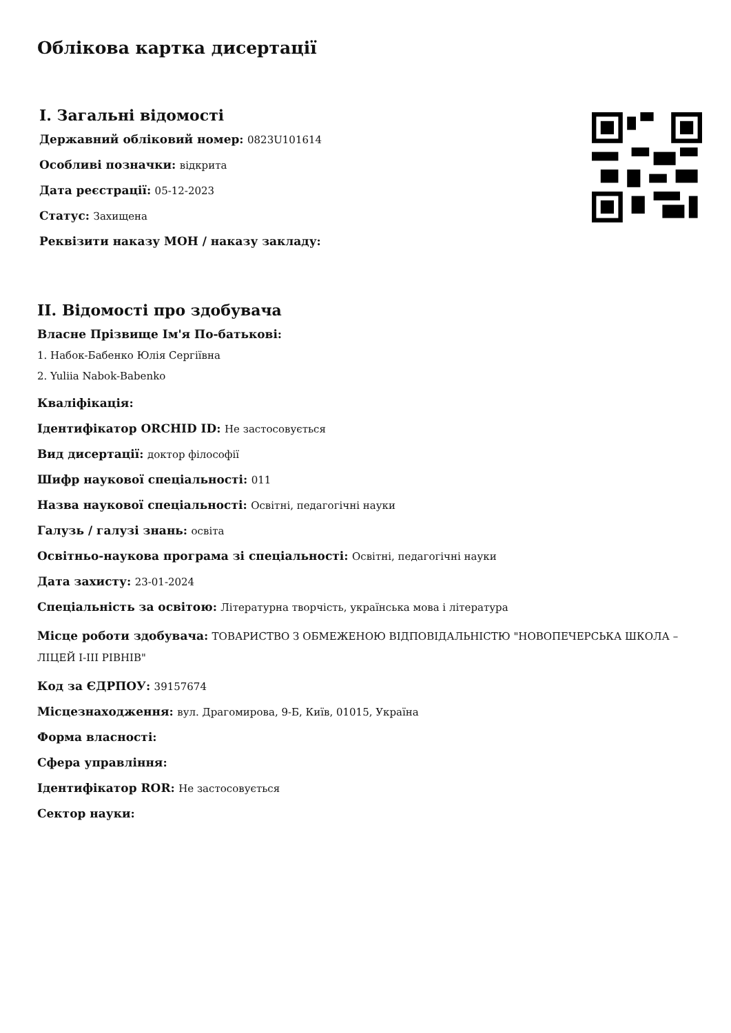Облікова картка дисертації
I. Загальні відомості
Державний обліковий номер: 0823U101614
Особливі позначки: відкрита
Дата реєстрації: 05-12-2023
Статус: Захищена
Реквізити наказу МОН / наказу закладу:
II. Відомості про здобувача
Власне Прізвище Ім'я По-батькові:
1. Набок-Бабенко Юлія Сергіївна
2. Yuliia Nabok-Babenko
Кваліфікація:
Ідентифікатор ORCHID ID: Не застосовується
Вид дисертації: доктор філософії
Шифр наукової спеціальності: 011
Назва наукової спеціальності: Освітні, педагогічні науки
Галузь / галузі знань: освіта
Освітньо-наукова програма зі спеціальності: Освітні, педагогічні науки
Дата захисту: 23-01-2024
Спеціальність за освітою: Літературна творчість, українська мова і література
Місце роботи здобувача: ТОВАРИСТВО З ОБМЕЖЕНОЮ ВІДПОВІДАЛЬНІСТЮ "НОВОПЕЧЕРСЬКА ШКОЛА – ЛІЦЕЙ І-ІІІ РІВНІВ"
Код за ЄДРПОУ: 39157674
Місцезнаходження: вул. Драгомирова, 9-Б, Київ, 01015, Україна
Форма власності:
Сфера управління:
Ідентифікатор ROR: Не застосовується
Сектор науки: